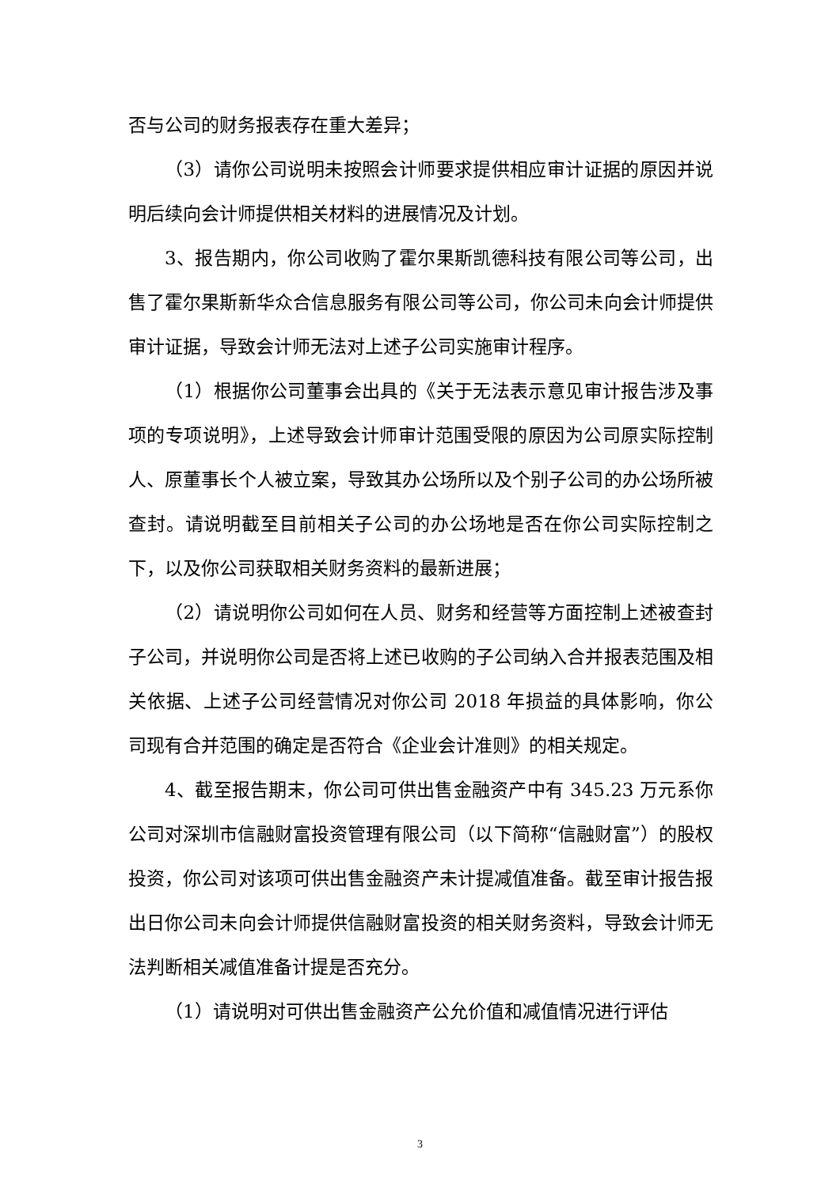否与公司的财务报表存在重大差异；
（3）请你公司说明未按照会计师要求提供相应审计证据的原因并说明后续向会计师提供相关材料的进展情况及计划。
3、报告期内，你公司收购了霍尔果斯凯德科技有限公司等公司，出售了霍尔果斯新华众合信息服务有限公司等公司，你公司未向会计师提供审计证据，导致会计师无法对上述子公司实施审计程序。
（1）根据你公司董事会出具的《关于无法表示意见审计报告涉及事项的专项说明》，上述导致会计师审计范围受限的原因为公司原实际控制人、原董事长个人被立案，导致其办公场所以及个别子公司的办公场所被查封。请说明截至目前相关子公司的办公场地是否在你公司实际控制之下，以及你公司获取相关财务资料的最新进展；
（2）请说明你公司如何在人员、财务和经营等方面控制上述被查封子公司，并说明你公司是否将上述已收购的子公司纳入合并报表范围及相关依据、上述子公司经营情况对你公司 2018 年损益的具体影响，你公司现有合并范围的确定是否符合《企业会计准则》的相关规定。
4、截至报告期末，你公司可供出售金融资产中有 345.23 万元系你公司对深圳市信融财富投资管理有限公司（以下简称“信融财富”）的股权投资，你公司对该项可供出售金融资产未计提减值准备。截至审计报告报出日你公司未向会计师提供信融财富投资的相关财务资料，导致会计师无法判断相关减值准备计提是否充分。
（1）请说明对可供出售金融资产公允价值和减值情况进行评估
3